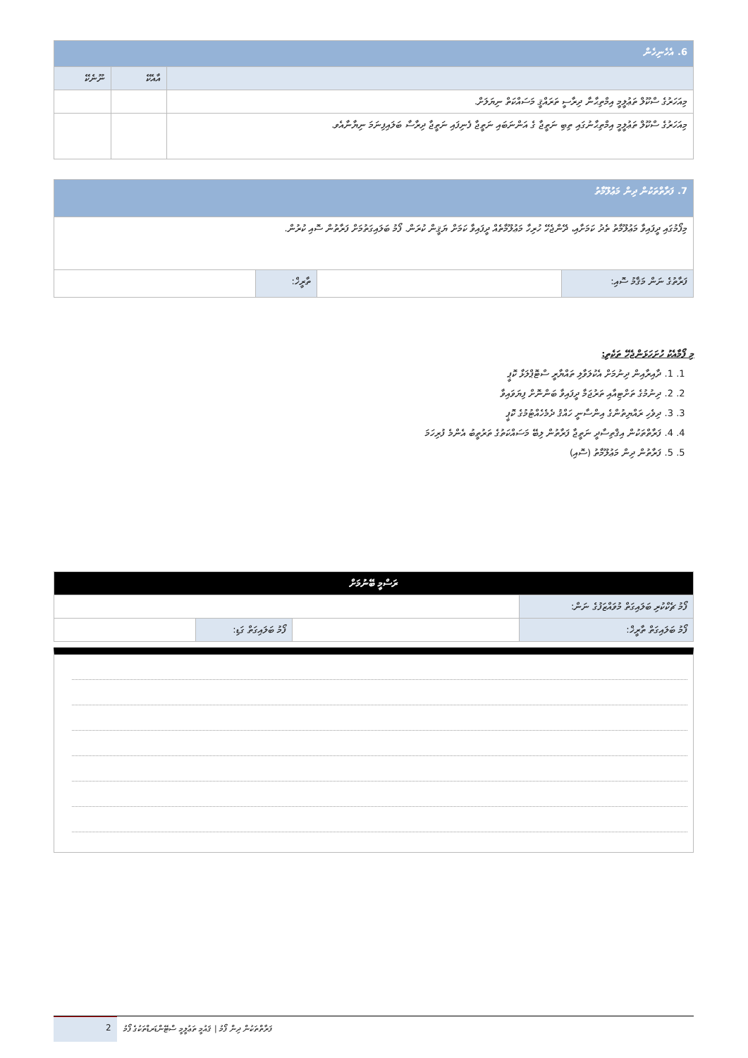| 6. އެހެނިހެން | | |
| --- | --- | --- |
| | އާއެކޭ | ނޫނެކޭ |
| މިއަހަރުގެ ސްކޫލް ތަޢުލީމީ އިމްތިޙާނާ ދިރާސީ ތަރައްޤީ މަސައްކަތް ނިޔަލަށް. | | |
| މިއަހަރުގެ ސްކޫލް ތަޢުލީމީ އިމްތިޙާނުގައި ތިބި ނަތީޖާ ގެ އަންނަބައި ނަތީޖާ ފެނިފައި ނަތީޖާ ދިރާސާ ބަލައިފިނަމަ ނިޔާނާއެވ. | | |
| 7. ފަރާތްތަކުން ދިން މަޢުލޫމާތު | | | |
| --- | --- | --- | --- |
| މިފޯމުގައި ދީފައިވާ މަޢުލޫމާތު ތެދު ކަމަށާއި، ދޭންޖެހޭ ހުރިހާ މަޢުލޫމާތެއް ދީފައިވާ ކަމަށް ޔަޤީން ކުރަން. ފޯމު ބަލައިގަތުމަށް ފަރާތުން ސޮއި ކުރުން. | | | |
| ފަރާތުގެ ނަން މަޤާމު ސޮއި: | | ތާރީޚް: | |
މި ފޯމާއެކު ހުށަހަޅަންޖެހޭ ތަކެތި:
1. 1. ދާއިރާއިން ދިނުމަށް އެކުލަވާލި ތައްޔާރީ ސްޓޮޕްލަޅާ ކޮޕީ
2. 2. ދިނުމުގެ ތަށްޓިއާއި ތަރުޖަމާ ދީފައިވާ ބަންނޮށް ފިޔަވައިވާ
3. 3. ދިވެހި ރައްޔިތުންގެ އިންސާނީ ހައްޤު ދެމެހެއްޓުމުގެ ކޮޕީ
4. 4. ފަރާތްތަކުން އިޤްތިސާދީ ނަތީޖާ ފަރާތުން ލިބޭ މަސައްކަތުގެ ތަރުތީބު އެންމެ ފުރިހަމަ
5. 5. ފަރާތުން ދިން މަޢުލޫމާތު (ސޮއި)
| ރަސްމީ ބޭނުމަށް | | | |
| --- | --- | --- | --- |
| ފޯމު ޗެކްކުރި ބަލައިގަތް މުވައްޒަފުގެ ނަން: | | | |
| ފޯމު ބަލައިގަތް ތާރީޚް: | | ފޯމު ބަލައިގަތް ގަޑި: | |
2
ފަރާތްތަކުން ދިން ފޯމު | ޤައުމީ ތަޢުލީމީ ސްޓޭންޑަރޑްތަކުގެ ފޯމު